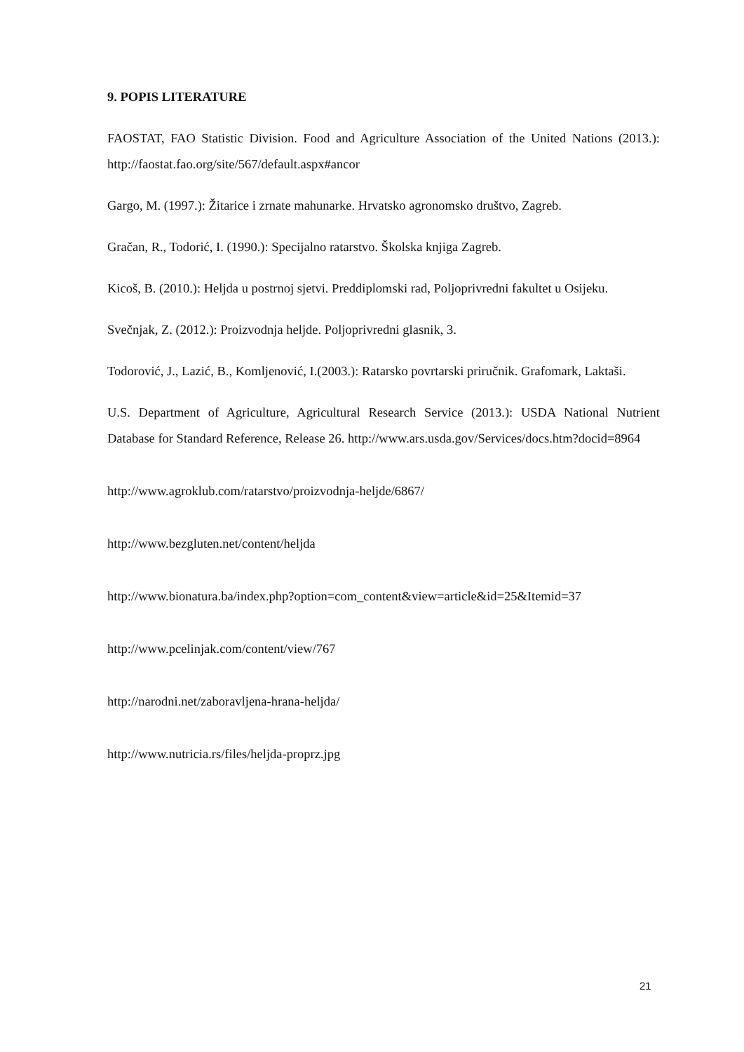9. POPIS LITERATURE
FAOSTAT, FAO Statistic Division. Food and Agriculture Association of the United Nations (2013.): http://faostat.fao.org/site/567/default.aspx#ancor
Gargo, M. (1997.): Žitarice i zrnate mahunarke. Hrvatsko agronomsko društvo, Zagreb.
Gračan, R., Todorić, I. (1990.): Specijalno ratarstvo. Školska knjiga Zagreb.
Kicoš, B. (2010.): Heljda u postrnoj sjetvi. Preddiplomski rad, Poljoprivredni fakultet u Osijeku.
Svečnjak, Z. (2012.): Proizvodnja heljde. Poljoprivredni glasnik, 3.
Todorović, J., Lazić, B., Komljenović, I.(2003.): Ratarsko povrtarski priručnik. Grafomark, Laktaši.
U.S. Department of Agriculture, Agricultural Research Service (2013.): USDA National Nutrient Database for Standard Reference, Release 26. http://www.ars.usda.gov/Services/docs.htm?docid=8964
http://www.agroklub.com/ratarstvo/proizvodnja-heljde/6867/
http://www.bezgluten.net/content/heljda
http://www.bionatura.ba/index.php?option=com_content&view=article&id=25&Itemid=37
http://www.pcelinjak.com/content/view/767
http://narodni.net/zaboravljena-hrana-heljda/
http://www.nutricia.rs/files/heljda-proprz.jpg
21